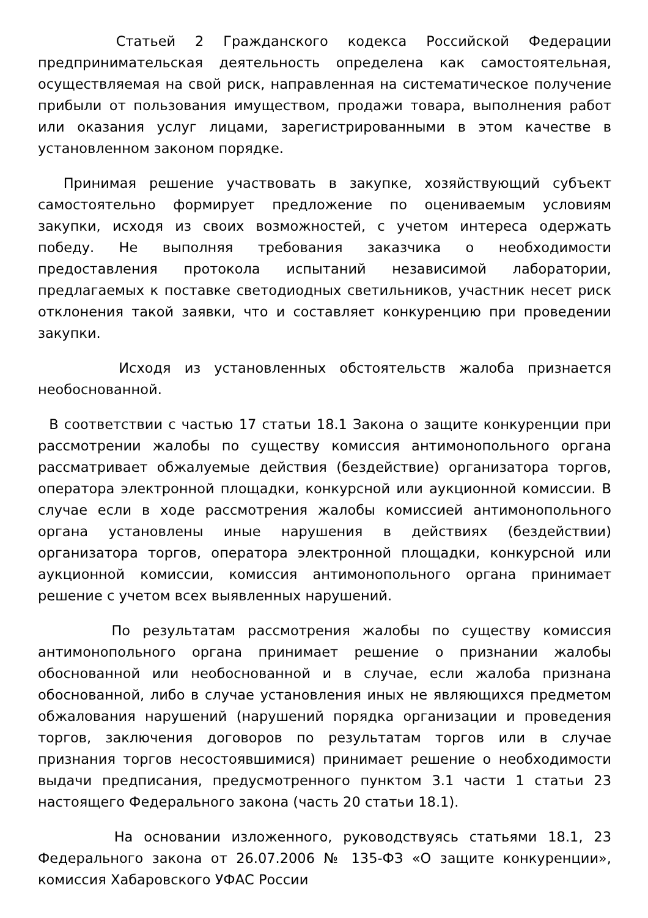Статьей 2 Гражданского кодекса Российской Федерации предпринимательская деятельность определена как самостоятельная, осуществляемая на свой риск, направленная на систематическое получение прибыли от пользования имуществом, продажи товара, выполнения работ или оказания услуг лицами, зарегистрированными в этом качестве в установленном законом порядке.
Принимая решение участвовать в закупке, хозяйствующий субъект самостоятельно формирует предложение по оцениваемым условиям закупки, исходя из своих возможностей, с учетом интереса одержать победу. Не выполняя требования заказчика о необходимости предоставления протокола испытаний независимой лаборатории, предлагаемых к поставке светодиодных светильников, участник несет риск отклонения такой заявки, что и составляет конкуренцию при проведении закупки.
Исходя из установленных обстоятельств жалоба признается необоснованной.
В соответствии с частью 17 статьи 18.1 Закона о защите конкуренции при рассмотрении жалобы по существу комиссия антимонопольного органа рассматривает обжалуемые действия (бездействие) организатора торгов, оператора электронной площадки, конкурсной или аукционной комиссии. В случае если в ходе рассмотрения жалобы комиссией антимонопольного органа установлены иные нарушения в действиях (бездействии) организатора торгов, оператора электронной площадки, конкурсной или аукционной комиссии, комиссия антимонопольного органа принимает решение с учетом всех выявленных нарушений.
По результатам рассмотрения жалобы по существу комиссия антимонопольного органа принимает решение о признании жалобы обоснованной или необоснованной и в случае, если жалоба признана обоснованной, либо в случае установления иных не являющихся предметом обжалования нарушений (нарушений порядка организации и проведения торгов, заключения договоров по результатам торгов или в случае признания торгов несостоявшимися) принимает решение о необходимости выдачи предписания, предусмотренного пунктом 3.1 части 1 статьи 23 настоящего Федерального закона (часть 20 статьи 18.1).
На основании изложенного, руководствуясь статьями 18.1, 23 Федерального закона от 26.07.2006 № 135-ФЗ «О защите конкуренции», комиссия Хабаровского УФАС России